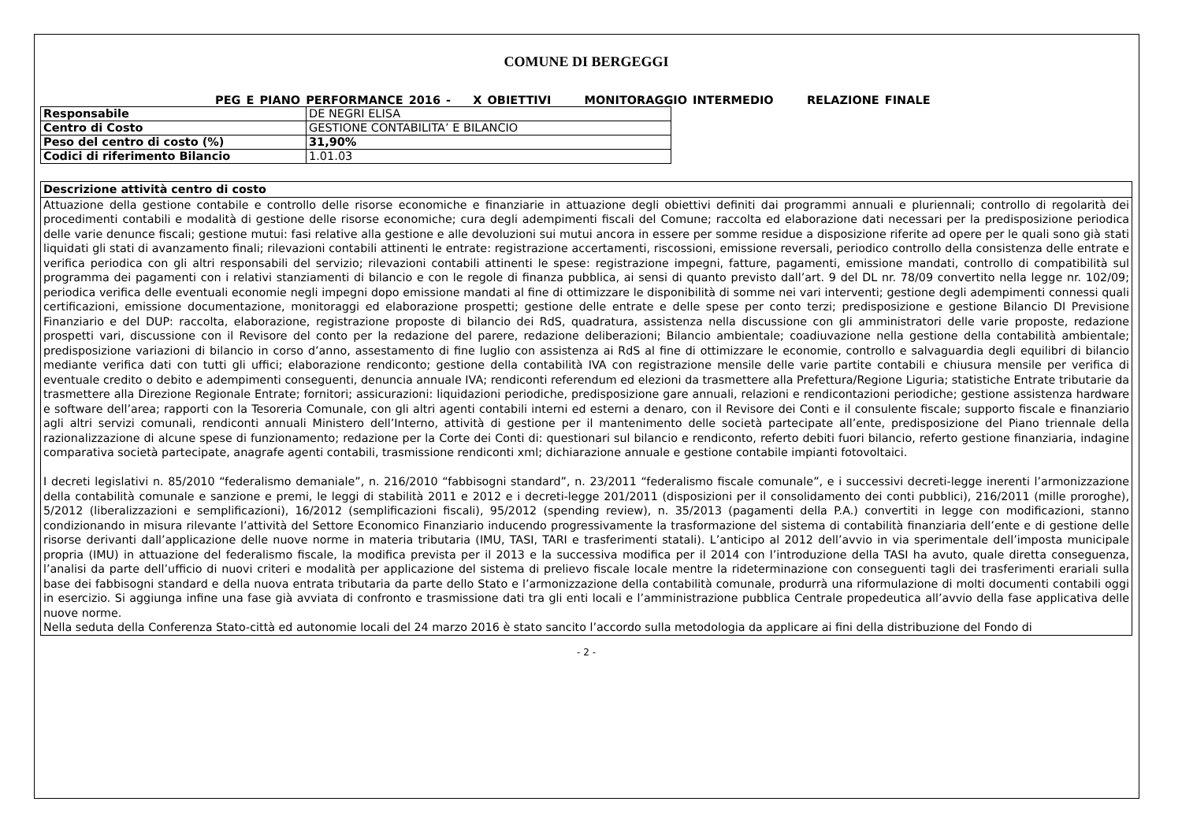COMUNE DI BERGEGGI
PEG E PIANO PERFORMANCE 2016 - X OBIETTIVI MONITORAGGIO INTERMEDIO RELAZIONE FINALE
| Responsabile | DE NEGRI ELISA |
| Centro di Costo | GESTIONE CONTABILITA’ E BILANCIO |
| Peso del centro di costo (%) | 31,90% |
| Codici di riferimento Bilancio | 1.01.03 |
| Descrizione attività centro di costo |
| Attuazione della gestione contabile e controllo delle risorse economiche e finanziarie in attuazione degli obiettivi definiti dai programmi annuali e pluriennali; controllo di regolarità dei procedimenti contabili e modalità di gestione delle risorse economiche; cura degli adempimenti fiscali del Comune; raccolta ed elaborazione dati necessari per la predisposizione periodica delle varie denunce fiscali; gestione mutui: fasi relative alla gestione e alle devoluzioni sui mutui ancora in essere per somme residue a disposizione riferite ad opere per le quali sono già stati liquidati gli stati di avanzamento finali; rilevazioni contabili attinenti le entrate: registrazione accertamenti, riscossioni, emissione reversali, periodico controllo della consistenza delle entrate e verifica periodica con gli altri responsabili del servizio; rilevazioni contabili attinenti le spese: registrazione impegni, fatture, pagamenti, emissione mandati, controllo di compatibilità sul programma dei pagamenti con i relativi stanziamenti di bilancio e con le regole di finanza pubblica, ai sensi di quanto previsto dall’art. 9 del DL nr. 78/09 convertito nella legge nr. 102/09; periodica verifica delle eventuali economie negli impegni dopo emissione mandati al fine di ottimizzare le disponibilità di somme nei vari interventi; gestione degli adempimenti connessi quali certificazioni, emissione documentazione, monitoraggi ed elaborazione prospetti; gestione delle entrate e delle spese per conto terzi; predisposizione e gestione Bilancio DI Previsione Finanziario e del DUP: raccolta, elaborazione, registrazione proposte di bilancio dei RdS, quadratura, assistenza nella discussione con gli amministratori delle varie proposte, redazione prospetti vari, discussione con il Revisore del conto per la redazione del parere, redazione deliberazioni; Bilancio ambientale; coadiuvazione nella gestione della contabilità ambientale; predisposizione variazioni di bilancio in corso d’anno, assestamento di fine luglio con assistenza ai RdS al fine di ottimizzare le economie, controllo e salvaguardia degli equilibri di bilancio mediante verifica dati con tutti gli uffici; elaborazione rendiconto; gestione della contabilità IVA con registrazione mensile delle varie partite contabili e chiusura mensile per verifica di eventuale credito o debito e adempimenti conseguenti, denuncia annuale IVA; rendiconti referendum ed elezioni da trasmettere alla Prefettura/Regione Liguria; statistiche Entrate tributarie da trasmettere alla Direzione Regionale Entrate; fornitori; assicurazioni: liquidazioni periodiche, predisposizione gare annuali, relazioni e rendicontazioni periodiche; gestione assistenza hardware e software dell’area; rapporti con la Tesoreria Comunale, con gli altri agenti contabili interni ed esterni a denaro, con il Revisore dei Conti e il consulente fiscale; supporto fiscale e finanziario agli altri servizi comunali, rendiconti annuali Ministero dell’Interno, attività di gestione per il mantenimento delle società partecipate all’ente, predisposizione del Piano triennale della razionalizzazione di alcune spese di funzionamento; redazione per la Corte dei Conti di: questionari sul bilancio e rendiconto, referto debiti fuori bilancio, referto gestione finanziaria, indagine comparativa società partecipate, anagrafe agenti contabili, trasmissione rendiconti xml; dichiarazione annuale e gestione contabile impianti fotovoltaici. I decreti legislativi n. 85/2010 “federalismo demaniale”, n. 216/2010 “fabbisogni standard”, n. 23/2011 “federalismo fiscale comunale”, e i successivi decreti-legge inerenti l’armonizzazione della contabilità comunale e sanzione e premi, le leggi di stabilità 2011 e 2012 e i decreti-legge 201/2011 (disposizioni per il consolidamento dei conti pubblici), 216/2011 (mille proroghe), 5/2012 (liberalizzazioni e semplificazioni), 16/2012 (semplificazioni fiscali), 95/2012 (spending review), n. 35/2013 (pagamenti della P.A.) convertiti in legge con modificazioni, stanno condizionando in misura rilevante l’attività del Settore Economico Finanziario inducendo progressivamente la trasformazione del sistema di contabilità finanziaria dell’ente e di gestione delle risorse derivanti dall’applicazione delle nuove norme in materia tributaria (IMU, TASI, TARI e trasferimenti statali). L’anticipo al 2012 dell’avvio in via sperimentale dell’imposta municipale propria (IMU) in attuazione del federalismo fiscale, la modifica prevista per il 2013 e la successiva modifica per il 2014 con l’introduzione della TASI ha avuto, quale diretta conseguenza, l’analisi da parte dell’ufficio di nuovi criteri e modalità per applicazione del sistema di prelievo fiscale locale mentre la rideterminazione con conseguenti tagli dei trasferimenti erariali sulla base dei fabbisogni standard e della nuova entrata tributaria da parte dello Stato e l’armonizzazione della contabilità comunale, produrrà una riformulazione di molti documenti contabili oggi in esercizio. Si aggiunga infine una fase già avviata di confronto e trasmissione dati tra gli enti locali e l’amministrazione pubblica Centrale propedeutica all’avvio della fase applicativa delle nuove norme. Nella seduta della Conferenza Stato-città ed autonomie locali del 24 marzo 2016 è stato sancito l’accordo sulla metodologia da applicare ai fini della distribuzione del Fondo di |
- 2 -